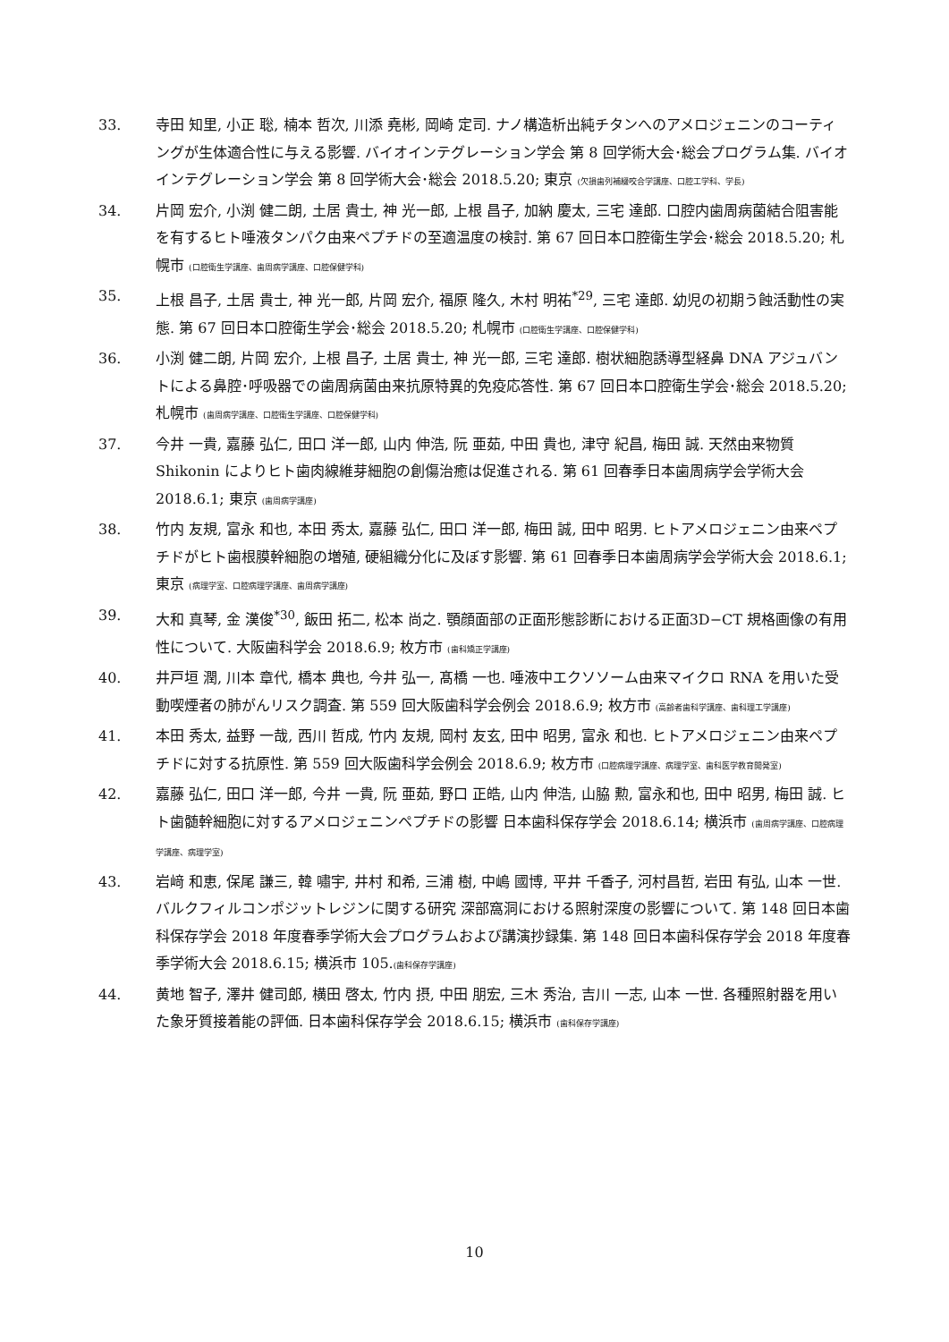33. 寺田 知里, 小正 聡, 楠本 哲次, 川添 堯彬, 岡崎 定司. ナノ構造析出純チタンへのアメロジェニンのコーティングが生体適合性に与える影響. バイオインテグレーション学会 第 8 回学術大会･総会プログラム集. バイオインテグレーション学会 第 8 回学術大会･総会 2018.5.20; 東京 (欠損歯列補綴咬合学講座、口腔工学科、学長)
34. 片岡 宏介, 小渕 健二朗, 土居 貴士, 神 光一郎, 上根 昌子, 加納 慶太, 三宅 達郎. 口腔内歯周病菌結合阻害能を有するヒト唾液タンパク由来ペプチドの至適温度の検討. 第 67 回日本口腔衛生学会･総会 2018.5.20; 札幌市 (口腔衛生学講座、歯周病学講座、口腔保健学科)
35. 上根 昌子, 土居 貴士, 神 光一郎, 片岡 宏介, 福原 隆久, 木村 明祐<sup>*29</sup>, 三宅 達郎. 幼児の初期う蝕活動性の実態. 第 67 回日本口腔衛生学会･総会 2018.5.20; 札幌市 (口腔衛生学講座、口腔保健学科)
36. 小渕 健二朗, 片岡 宏介, 上根 昌子, 土居 貴士, 神 光一郎, 三宅 達郎. 樹状細胞誘導型経鼻 DNA アジュバントによる鼻腔･呼吸器での歯周病菌由来抗原特異的免疫応答性. 第 67 回日本口腔衛生学会･総会 2018.5.20; 札幌市 (歯周病学講座、口腔衛生学講座、口腔保健学科)
37. 今井 一貴, 嘉藤 弘仁, 田口 洋一郎, 山内 伸浩, 阮 亜茹, 中田 貴也, 津守 紀昌, 梅田 誠. 天然由来物質 Shikonin によりヒト歯肉線維芽細胞の創傷治癒は促進される. 第 61 回春季日本歯周病学会学術大会 2018.6.1; 東京 (歯周病学講座)
38. 竹内 友規, 富永 和也, 本田 秀太, 嘉藤 弘仁, 田口 洋一郎, 梅田 誠, 田中 昭男. ヒトアメロジェニン由来ペプチドがヒト歯根膜幹細胞の増殖, 硬組織分化に及ぼす影響. 第 61 回春季日本歯周病学会学術大会 2018.6.1; 東京 (病理学室、口腔病理学講座、歯周病学講座)
39. 大和 真琴, 金 漢俊<sup>*30</sup>, 飯田 拓二, 松本 尚之. 顎顔面部の正面形態診断における正面3D−CT 規格画像の有用性について. 大阪歯科学会 2018.6.9; 枚方市 (歯科矯正学講座)
40. 井戸垣 潤, 川本 章代, 橋本 典也, 今井 弘一, 髙橋 一也. 唾液中エクソソーム由来マイクロ RNA を用いた受動喫煙者の肺がんリスク調査. 第 559 回大阪歯科学会例会 2018.6.9; 枚方市 (高齢者歯科学講座、歯科理工学講座)
41. 本田 秀太, 益野 一哉, 西川 哲成, 竹内 友規, 岡村 友玄, 田中 昭男, 富永 和也. ヒトアメロジェニン由来ペプチドに対する抗原性. 第 559 回大阪歯科学会例会 2018.6.9; 枚方市 (口腔病理学講座、病理学室、歯科医学教育開発室)
42. 嘉藤 弘仁, 田口 洋一郎, 今井 一貴, 阮 亜茹, 野口 正皓, 山内 伸浩, 山脇 勲, 富永和也, 田中 昭男, 梅田 誠. ヒト歯髄幹細胞に対するアメロジェニンペプチドの影響 日本歯科保存学会 2018.6.14; 横浜市 (歯周病学講座、口腔病理学講座、病理学室)
43. 岩﨑 和恵, 保尾 謙三, 韓 嘯宇, 井村 和希, 三浦 樹, 中嶋 國博, 平井 千香子, 河村昌哲, 岩田 有弘, 山本 一世. バルクフィルコンポジットレジンに関する研究 深部窩洞における照射深度の影響について. 第 148 回日本歯科保存学会 2018 年度春季学術大会プログラムおよび講演抄録集. 第 148 回日本歯科保存学会 2018 年度春季学術大会 2018.6.15; 横浜市 105.(歯科保存学講座)
44. 黄地 智子, 澤井 健司郎, 横田 啓太, 竹内 摂, 中田 朋宏, 三木 秀治, 吉川 一志, 山本 一世. 各種照射器を用いた象牙質接着能の評価. 日本歯科保存学会 2018.6.15; 横浜市 (歯科保存学講座)
10